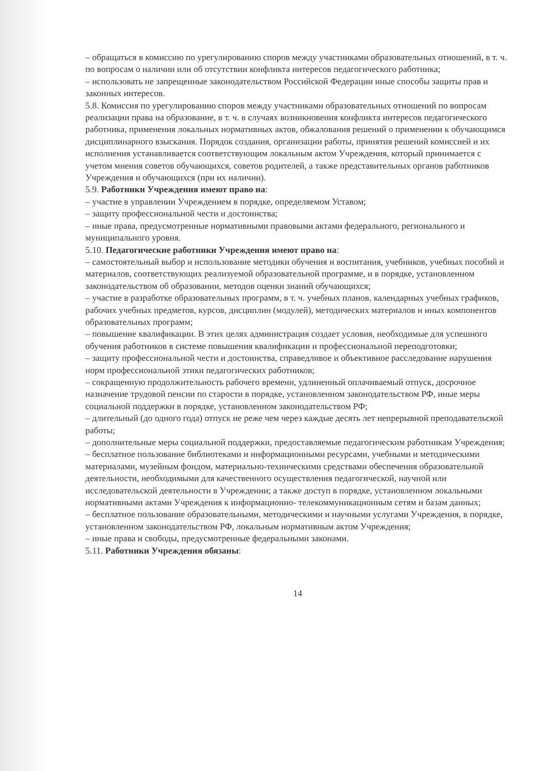– обращаться в комиссию по урегулированию споров между участниками образовательных отношений, в т. ч. по вопросам о наличии или об отсутствии конфликта интересов педагогического работника;
– использовать не запрещенные законодательством Российской Федерации иные способы защиты прав и законных интересов.
5.8. Комиссия по урегулированию споров между участниками образовательных отношений по вопросам реализации права на образование, в т. ч. в случаях возникновения конфликта интересов педагогического работника, применения локальных нормативных актов, обжалования решений о применении к обучающимся дисциплинарного взыскания. Порядок создания, организации работы, принятия решений комиссией и их исполнения устанавливается соответствующим локальным актом Учреждения, который принимается с учетом мнения советов обучающихся, советов родителей, а также представительных органов работников Учреждения и обучающихся (при их наличии).
5.9. Работники Учреждения имеют право на:
– участие в управлении Учреждением в порядке, определяемом Уставом;
– защиту профессиональной чести и достоинства;
– иные права, предусмотренные нормативными правовыми актами федерального, регионального и муниципального уровня.
5.10. Педагогические работники Учреждения имеют право на:
– самостоятельный выбор и использование методики обучения и воспитания, учебников, учебных пособий и материалов, соответствующих реализуемой образовательной программе, и в порядке, установленном законодательством об образовании, методов оценки знаний обучающихся;
– участие в разработке образовательных программ, в т. ч. учебных планов, календарных учебных графиков, рабочих учебных предметов, курсов, дисциплин (модулей), методических материалов и иных компонентов образовательных программ;
– повышение квалификации. В этих целях администрация создает условия, необходимые для успешного обучения работников в системе повышения квалификации и профессиональной переподготовки;
– защиту профессиональной чести и достоинства, справедливое и объективное расследование нарушения норм профессиональной этики педагогических работников;
– сокращенную продолжительность рабочего времени, удлиненный оплачиваемый отпуск, досрочное назначение трудовой пенсии по старости в порядке, установленном законодательством РФ, иные меры социальной поддержки в порядке, установленном законодательством РФ;
– длительный (до одного года) отпуск не реже чем через каждые десять лет непрерывной преподавательской работы;
– дополнительные меры социальной поддержки, предоставляемые педагогическим работникам Учреждения;
– бесплатное пользование библиотеками и информационными ресурсами, учебными и методическими материалами, музейным фондом, материально-техническими средствами обеспечения образовательной деятельности, необходимыми для качественного осуществления педагогической, научной или исследовательской деятельности в Учреждении; а также доступ в порядке, установленном локальными нормативными актами Учреждения к информационно- телекоммуникационным сетям и базам данных;
– бесплатное пользование образовательными, методическими и научными услугами Учреждения, в порядке, установленном законодательством РФ, локальным нормативным актом Учреждения;
– иные права и свободы, предусмотренные федеральными законами.
5.11. Работники Учреждения обязаны:
14